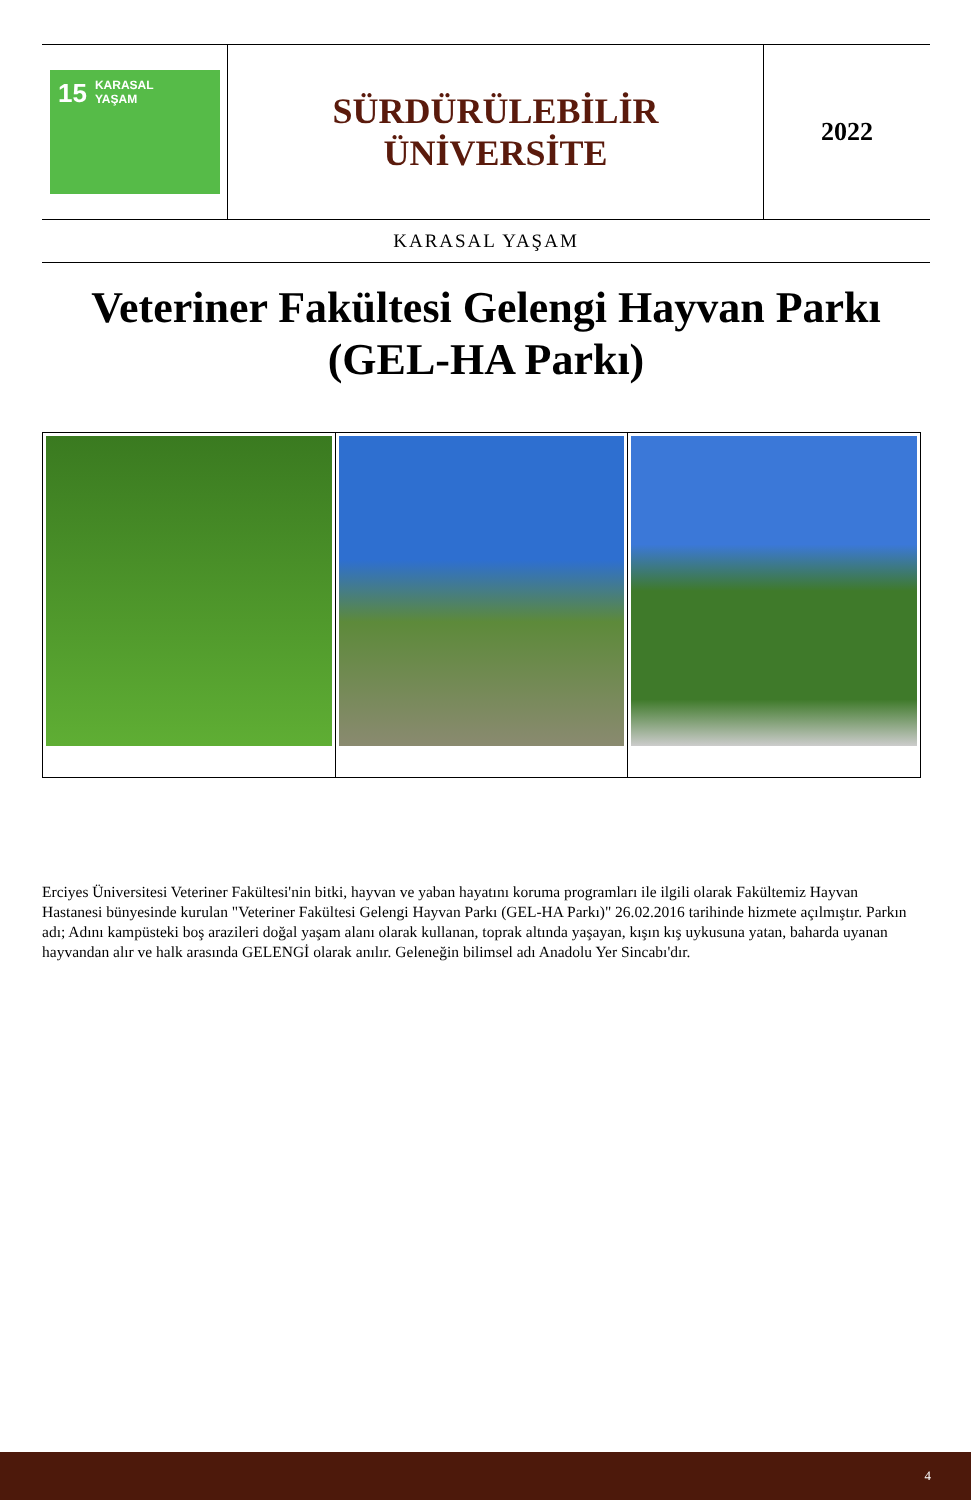| 15 KARASAL YAŞAM | SÜRDÜRÜLEBİLİR ÜNİVERSİTE | 2022 |
KARASAL YAŞAM
Veteriner Fakültesi Gelengi Hayvan Parkı (GEL-HA Parkı)
Erciyes Üniversitesi Veteriner Fakültesi'nin bitki, hayvan ve yaban hayatını koruma programları ile ilgili olarak Fakültemiz Hayvan Hastanesi bünyesinde kurulan "Veteriner Fakültesi Gelengi Hayvan Parkı (GEL-HA Parkı)" 26.02.2016 tarihinde hizmete açılmıştır. Parkın adı; Adını kampüsteki boş arazileri doğal yaşam alanı olarak kullanan, toprak altında yaşayan, kışın kış uykusuna yatan, baharda uyanan hayvandan alır ve halk arasında GELENGİ olarak anılır. Geleneğin bilimsel adı Anadolu Yer Sincabı'dır.
4